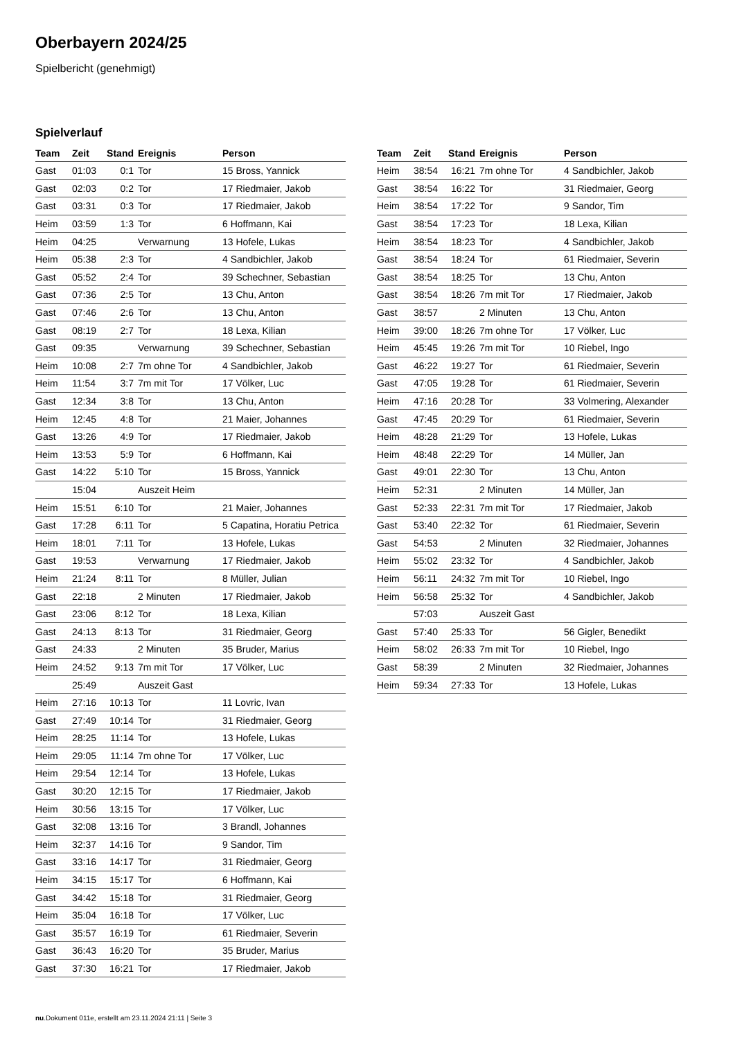Oberbayern 2024/25
Spielbericht (genehmigt)
Spielverlauf
| Team | Zeit | Stand | Ereignis | Person |
| --- | --- | --- | --- | --- |
| Gast | 01:03 | 0:1 | Tor | 15 Bross, Yannick |
| Gast | 02:03 | 0:2 | Tor | 17 Riedmaier, Jakob |
| Gast | 03:31 | 0:3 | Tor | 17 Riedmaier, Jakob |
| Heim | 03:59 | 1:3 | Tor | 6 Hoffmann, Kai |
| Heim | 04:25 | | Verwarnung | 13 Hofele, Lukas |
| Heim | 05:38 | 2:3 | Tor | 4 Sandbichler, Jakob |
| Gast | 05:52 | 2:4 | Tor | 39 Schechner, Sebastian |
| Gast | 07:36 | 2:5 | Tor | 13 Chu, Anton |
| Gast | 07:46 | 2:6 | Tor | 13 Chu, Anton |
| Gast | 08:19 | 2:7 | Tor | 18 Lexa, Kilian |
| Gast | 09:35 | | Verwarnung | 39 Schechner, Sebastian |
| Heim | 10:08 | 2:7 | 7m ohne Tor | 4 Sandbichler, Jakob |
| Heim | 11:54 | 3:7 | 7m mit Tor | 17 Völker, Luc |
| Gast | 12:34 | 3:8 | Tor | 13 Chu, Anton |
| Heim | 12:45 | 4:8 | Tor | 21 Maier, Johannes |
| Gast | 13:26 | 4:9 | Tor | 17 Riedmaier, Jakob |
| Heim | 13:53 | 5:9 | Tor | 6 Hoffmann, Kai |
| Gast | 14:22 | 5:10 | Tor | 15 Bross, Yannick |
| | 15:04 | | Auszeit Heim | |
| Heim | 15:51 | 6:10 | Tor | 21 Maier, Johannes |
| Gast | 17:28 | 6:11 | Tor | 5 Capatina, Horatiu Petrica |
| Heim | 18:01 | 7:11 | Tor | 13 Hofele, Lukas |
| Gast | 19:53 | | Verwarnung | 17 Riedmaier, Jakob |
| Heim | 21:24 | 8:11 | Tor | 8 Müller, Julian |
| Gast | 22:18 | | 2 Minuten | 17 Riedmaier, Jakob |
| Gast | 23:06 | 8:12 | Tor | 18 Lexa, Kilian |
| Gast | 24:13 | 8:13 | Tor | 31 Riedmaier, Georg |
| Gast | 24:33 | | 2 Minuten | 35 Bruder, Marius |
| Heim | 24:52 | 9:13 | 7m mit Tor | 17 Völker, Luc |
| | 25:49 | | Auszeit Gast | |
| Heim | 27:16 | 10:13 | Tor | 11 Lovric, Ivan |
| Gast | 27:49 | 10:14 | Tor | 31 Riedmaier, Georg |
| Heim | 28:25 | 11:14 | Tor | 13 Hofele, Lukas |
| Heim | 29:05 | 11:14 | 7m ohne Tor | 17 Völker, Luc |
| Heim | 29:54 | 12:14 | Tor | 13 Hofele, Lukas |
| Gast | 30:20 | 12:15 | Tor | 17 Riedmaier, Jakob |
| Heim | 30:56 | 13:15 | Tor | 17 Völker, Luc |
| Gast | 32:08 | 13:16 | Tor | 3 Brandl, Johannes |
| Heim | 32:37 | 14:16 | Tor | 9 Sandor, Tim |
| Gast | 33:16 | 14:17 | Tor | 31 Riedmaier, Georg |
| Heim | 34:15 | 15:17 | Tor | 6 Hoffmann, Kai |
| Gast | 34:42 | 15:18 | Tor | 31 Riedmaier, Georg |
| Heim | 35:04 | 16:18 | Tor | 17 Völker, Luc |
| Gast | 35:57 | 16:19 | Tor | 61 Riedmaier, Severin |
| Gast | 36:43 | 16:20 | Tor | 35 Bruder, Marius |
| Gast | 37:30 | 16:21 | Tor | 17 Riedmaier, Jakob |
| Team | Zeit | Stand | Ereignis | Person |
| --- | --- | --- | --- | --- |
| Heim | 38:54 | 16:21 | 7m ohne Tor | 4 Sandbichler, Jakob |
| Gast | 38:54 | 16:22 | Tor | 31 Riedmaier, Georg |
| Heim | 38:54 | 17:22 | Tor | 9 Sandor, Tim |
| Gast | 38:54 | 17:23 | Tor | 18 Lexa, Kilian |
| Heim | 38:54 | 18:23 | Tor | 4 Sandbichler, Jakob |
| Gast | 38:54 | 18:24 | Tor | 61 Riedmaier, Severin |
| Gast | 38:54 | 18:25 | Tor | 13 Chu, Anton |
| Gast | 38:54 | 18:26 | 7m mit Tor | 17 Riedmaier, Jakob |
| Gast | 38:57 | | 2 Minuten | 13 Chu, Anton |
| Heim | 39:00 | 18:26 | 7m ohne Tor | 17 Völker, Luc |
| Heim | 45:45 | 19:26 | 7m mit Tor | 10 Riebel, Ingo |
| Gast | 46:22 | 19:27 | Tor | 61 Riedmaier, Severin |
| Gast | 47:05 | 19:28 | Tor | 61 Riedmaier, Severin |
| Heim | 47:16 | 20:28 | Tor | 33 Volmering, Alexander |
| Gast | 47:45 | 20:29 | Tor | 61 Riedmaier, Severin |
| Heim | 48:28 | 21:29 | Tor | 13 Hofele, Lukas |
| Heim | 48:48 | 22:29 | Tor | 14 Müller, Jan |
| Gast | 49:01 | 22:30 | Tor | 13 Chu, Anton |
| Heim | 52:31 | | 2 Minuten | 14 Müller, Jan |
| Gast | 52:33 | 22:31 | 7m mit Tor | 17 Riedmaier, Jakob |
| Gast | 53:40 | 22:32 | Tor | 61 Riedmaier, Severin |
| Gast | 54:53 | | 2 Minuten | 32 Riedmaier, Johannes |
| Heim | 55:02 | 23:32 | Tor | 4 Sandbichler, Jakob |
| Heim | 56:11 | 24:32 | 7m mit Tor | 10 Riebel, Ingo |
| Heim | 56:58 | 25:32 | Tor | 4 Sandbichler, Jakob |
| | 57:03 | | Auszeit Gast | |
| Gast | 57:40 | 25:33 | Tor | 56 Gigler, Benedikt |
| Heim | 58:02 | 26:33 | 7m mit Tor | 10 Riebel, Ingo |
| Gast | 58:39 | | 2 Minuten | 32 Riedmaier, Johannes |
| Heim | 59:34 | 27:33 | Tor | 13 Hofele, Lukas |
nu.Dokument 011e, erstellt am 23.11.2024 21:11 | Seite 3